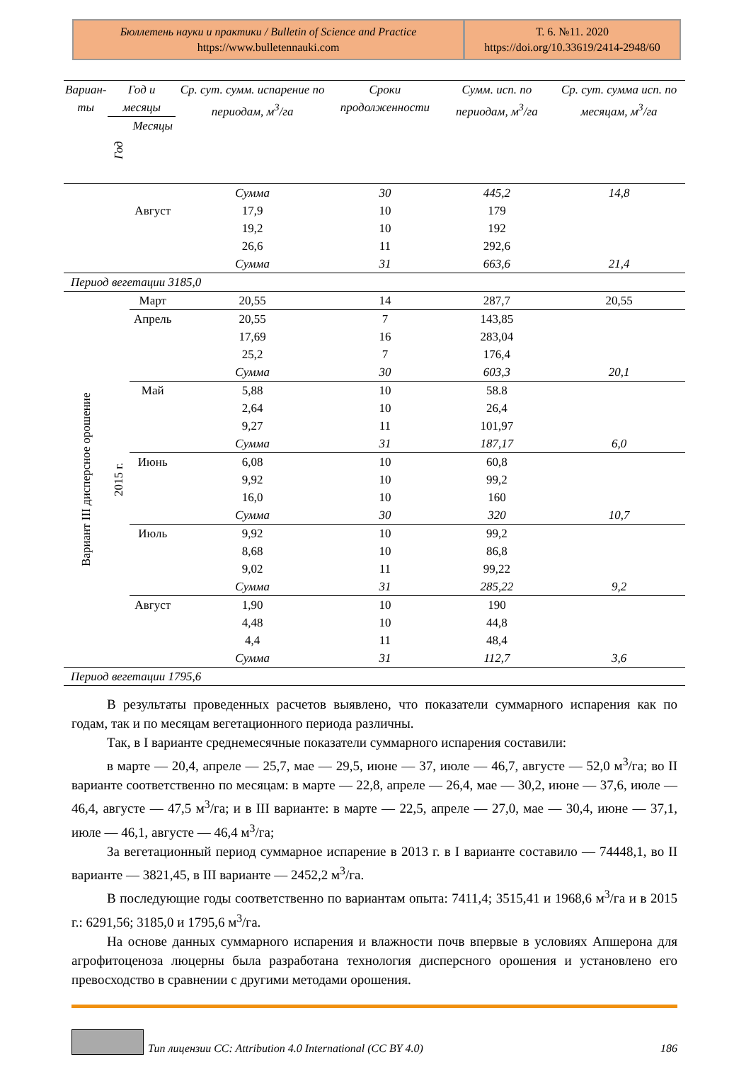Бюллетень науки и практики / Bulletin of Science and Practice
https://www.bulletennauki.com
Т. 6. №11. 2020
https://doi.org/10.33619/2414-2948/60
| Вариан- ты | Год и месяцы | | Ср. сут. сумм. испарение по периодам, м<sup>3</sup>/га | Сроки продолженности | Сумм. исп. по периодам, м<sup>3</sup>/га | Ср. сут. сумма исп. по месяцам, м<sup>3</sup>/га |
| --- | --- | --- | --- | --- | --- | --- |
| | Год | Месяцы | | | | |
| | | | Сумма | 30 | 445,2 | 14,8 |
| | | Август | 17,9 | 10 | 179 | |
| | | | 19,2 | 10 | 192 | |
| | | | 26,6 | 11 | 292,6 | |
| | | | Сумма | 31 | 663,6 | 21,4 |
| Период вегетации 3185,0 | | | | | | |
| Вариант III дисперсное орошение | 2015 г. | Март | 20,55 | 14 | 287,7 | 20,55 |
| | | Апрель | 20,55 | 7 | 143,85 | |
| | | | 17,69 | 16 | 283,04 | |
| | | | 25,2 | 7 | 176,4 | |
| | | | Сумма | 30 | 603,3 | 20,1 |
| | | Май | 5,88 | 10 | 58.8 | |
| | | | 2,64 | 10 | 26,4 | |
| | | | 9,27 | 11 | 101,97 | |
| | | | Сумма | 31 | 187,17 | 6,0 |
| | | Июнь | 6,08 | 10 | 60,8 | |
| | | | 9,92 | 10 | 99,2 | |
| | | | 16,0 | 10 | 160 | |
| | | | Сумма | 30 | 320 | 10,7 |
| | | Июль | 9,92 | 10 | 99,2 | |
| | | | 8,68 | 10 | 86,8 | |
| | | | 9,02 | 11 | 99,22 | |
| | | | Сумма | 31 | 285,22 | 9,2 |
| | | Август | 1,90 | 10 | 190 | |
| | | | 4,48 | 10 | 44,8 | |
| | | | 4,4 | 11 | 48,4 | |
| | | | Сумма | 31 | 112,7 | 3,6 |
| Период вегетации 1795,6 | | | | | | |
В результаты проведенных расчетов выявлено, что показатели суммарного испарения как по годам, так и по месяцам вегетационного периода различны.
Так, в I варианте среднемесячные показатели суммарного испарения составили:
в марте — 20,4, апреле — 25,7, мае — 29,5, июне — 37, июле — 46,7, августе — 52,0 м<sup>3</sup>/га; во II варианте соответственно по месяцам: в марте — 22,8, апреле — 26,4, мае — 30,2, июне — 37,6, июле — 46,4, августе — 47,5 м<sup>3</sup>/га; и в III варианте: в марте — 22,5, апреле — 27,0, мае — 30,4, июне — 37,1, июле — 46,1, августе — 46,4 м<sup>3</sup>/га;
За вегетационный период суммарное испарение в 2013 г. в I варианте составило — 74448,1, во II варианте — 3821,45, в III варианте — 2452,2 м<sup>3</sup>/га.
В последующие годы соответственно по вариантам опыта: 7411,4; 3515,41 и 1968,6 м<sup>3</sup>/га и в 2015 г.: 6291,56; 3185,0 и 1795,6 м<sup>3</sup>/га.
На основе данных суммарного испарения и влажности почв впервые в условиях Апшерона для агрофитоценоза люцерны была разработана технология дисперсного орошения и установлено его превосходство в сравнении с другими методами орошения.
Тип лицензии CC: Attribution 4.0 International (CC BY 4.0) 186